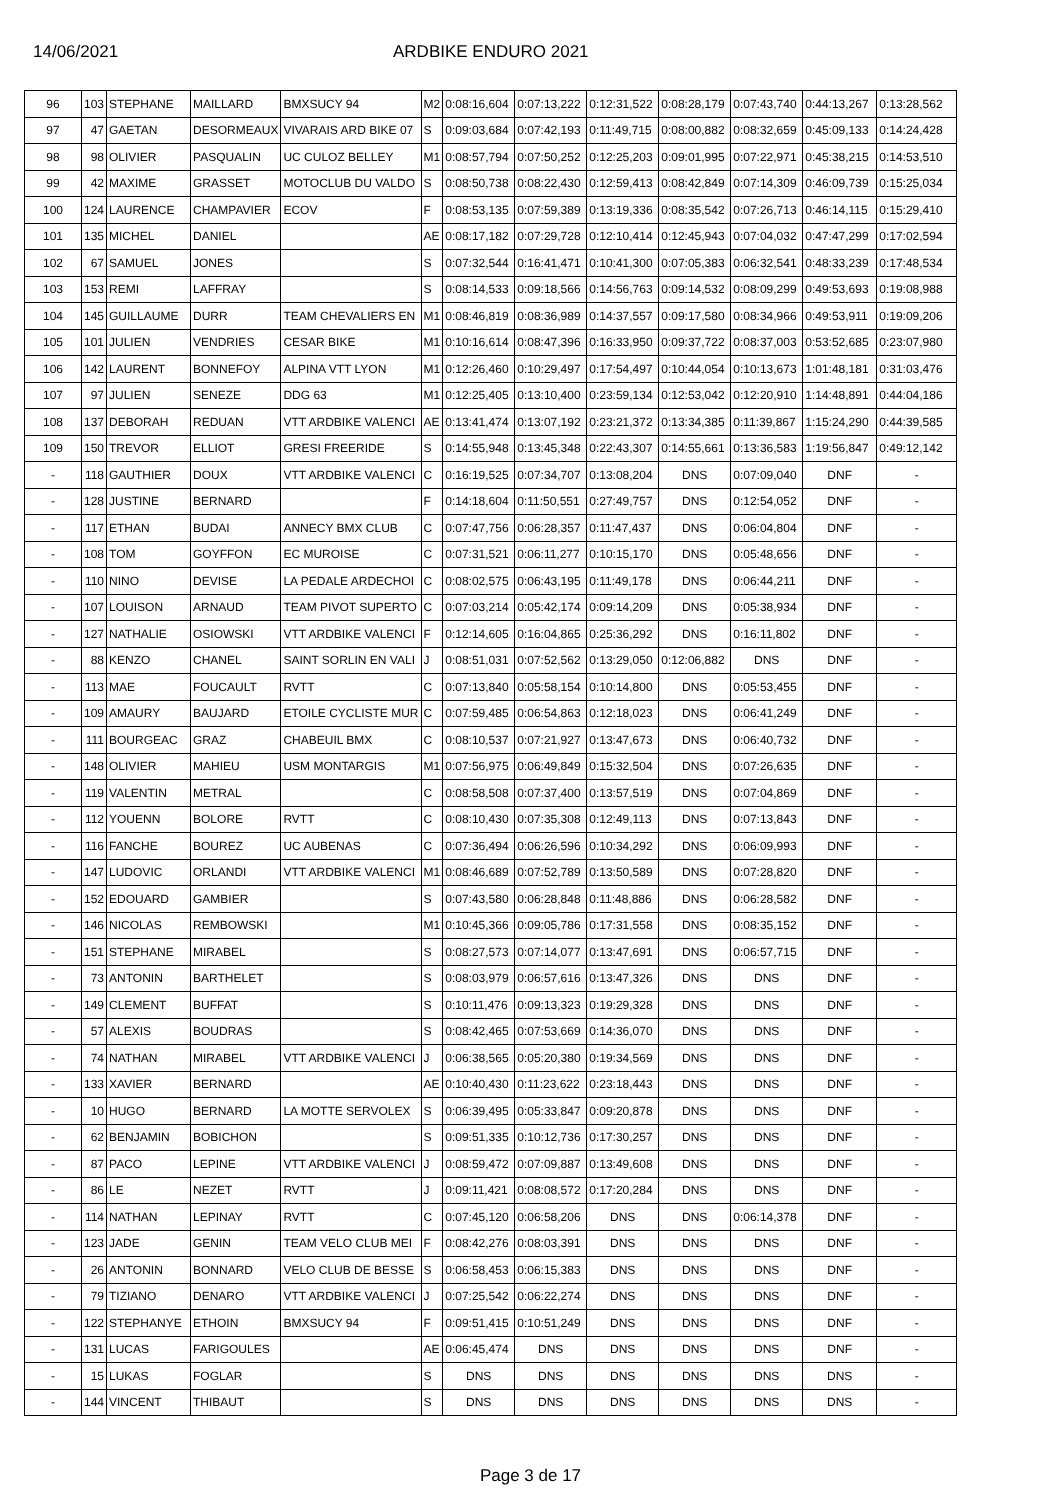14/06/2021 ARDBIKE ENDURO 2021
| 96 | 103 | STEPHANE | MAILLARD | BMXSUCY 94 | M2 | 0:08:16,604 | 0:07:13,222 | 0:12:31,522 | 0:08:28,179 | 0:07:43,740 | 0:44:13,267 | 0:13:28,562 |
| 97 | 47 | GAETAN | DESORMEAUX | VIVARAIS ARD BIKE 07 | S | 0:09:03,684 | 0:07:42,193 | 0:11:49,715 | 0:08:00,882 | 0:08:32,659 | 0:45:09,133 | 0:14:24,428 |
| 98 | 98 | OLIVIER | PASQUALIN | UC CULOZ BELLEY | M1 | 0:08:57,794 | 0:07:50,252 | 0:12:25,203 | 0:09:01,995 | 0:07:22,971 | 0:45:38,215 | 0:14:53,510 |
| 99 | 42 | MAXIME | GRASSET | MOTOCLUB DU VALDO | S | 0:08:50,738 | 0:08:22,430 | 0:12:59,413 | 0:08:42,849 | 0:07:14,309 | 0:46:09,739 | 0:15:25,034 |
| 100 | 124 | LAURENCE | CHAMPAVIER | ECOV | F | 0:08:53,135 | 0:07:59,389 | 0:13:19,336 | 0:08:35,542 | 0:07:26,713 | 0:46:14,115 | 0:15:29,410 |
| 101 | 135 | MICHEL | DANIEL | | AE | 0:08:17,182 | 0:07:29,728 | 0:12:10,414 | 0:12:45,943 | 0:07:04,032 | 0:47:47,299 | 0:17:02,594 |
| 102 | 67 | SAMUEL | JONES | | S | 0:07:32,544 | 0:16:41,471 | 0:10:41,300 | 0:07:05,383 | 0:06:32,541 | 0:48:33,239 | 0:17:48,534 |
| 103 | 153 | REMI | LAFFRAY | | S | 0:08:14,533 | 0:09:18,566 | 0:14:56,763 | 0:09:14,532 | 0:08:09,299 | 0:49:53,693 | 0:19:08,988 |
| 104 | 145 | GUILLAUME | DURR | TEAM CHEVALIERS EN | M1 | 0:08:46,819 | 0:08:36,989 | 0:14:37,557 | 0:09:17,580 | 0:08:34,966 | 0:49:53,911 | 0:19:09,206 |
| 105 | 101 | JULIEN | VENDRIES | CESAR BIKE | M1 | 0:10:16,614 | 0:08:47,396 | 0:16:33,950 | 0:09:37,722 | 0:08:37,003 | 0:53:52,685 | 0:23:07,980 |
| 106 | 142 | LAURENT | BONNEFOY | ALPINA VTT LYON | M1 | 0:12:26,460 | 0:10:29,497 | 0:17:54,497 | 0:10:44,054 | 0:10:13,673 | 1:01:48,181 | 0:31:03,476 |
| 107 | 97 | JULIEN | SENEZE | DDG 63 | M1 | 0:12:25,405 | 0:13:10,400 | 0:23:59,134 | 0:12:53,042 | 0:12:20,910 | 1:14:48,891 | 0:44:04,186 |
| 108 | 137 | DEBORAH | REDUAN | VTT ARDBIKE VALENCI | AE | 0:13:41,474 | 0:13:07,192 | 0:23:21,372 | 0:13:34,385 | 0:11:39,867 | 1:15:24,290 | 0:44:39,585 |
| 109 | 150 | TREVOR | ELLIOT | GRESI FREERIDE | S | 0:14:55,948 | 0:13:45,348 | 0:22:43,307 | 0:14:55,661 | 0:13:36,583 | 1:19:56,847 | 0:49:12,142 |
| - | 118 | GAUTHIER | DOUX | VTT ARDBIKE VALENCI | C | 0:16:19,525 | 0:07:34,707 | 0:13:08,204 | DNS | 0:07:09,040 | DNF | - |
| - | 128 | JUSTINE | BERNARD | | F | 0:14:18,604 | 0:11:50,551 | 0:27:49,757 | DNS | 0:12:54,052 | DNF | - |
| - | 117 | ETHAN | BUDAI | ANNECY BMX CLUB | C | 0:07:47,756 | 0:06:28,357 | 0:11:47,437 | DNS | 0:06:04,804 | DNF | - |
| - | 108 | TOM | GOYFFON | EC MUROISE | C | 0:07:31,521 | 0:06:11,277 | 0:10:15,170 | DNS | 0:05:48,656 | DNF | - |
| - | 110 | NINO | DEVISE | LA PEDALE ARDECHOI | C | 0:08:02,575 | 0:06:43,195 | 0:11:49,178 | DNS | 0:06:44,211 | DNF | - |
| - | 107 | LOUISON | ARNAUD | TEAM PIVOT SUPERTO | C | 0:07:03,214 | 0:05:42,174 | 0:09:14,209 | DNS | 0:05:38,934 | DNF | - |
| - | 127 | NATHALIE | OSIOWSKI | VTT ARDBIKE VALENCI | F | 0:12:14,605 | 0:16:04,865 | 0:25:36,292 | DNS | 0:16:11,802 | DNF | - |
| - | 88 | KENZO | CHANEL | SAINT SORLIN EN VALI | J | 0:08:51,031 | 0:07:52,562 | 0:13:29,050 | 0:12:06,882 | DNS | DNF | - |
| - | 113 | MAE | FOUCAULT | RVTT | C | 0:07:13,840 | 0:05:58,154 | 0:10:14,800 | DNS | 0:05:53,455 | DNF | - |
| - | 109 | AMAURY | BAUJARD | ETOILE CYCLISTE MUR | C | 0:07:59,485 | 0:06:54,863 | 0:12:18,023 | DNS | 0:06:41,249 | DNF | - |
| - | 111 | BOURGEAC | GRAZ | CHABEUIL BMX | C | 0:08:10,537 | 0:07:21,927 | 0:13:47,673 | DNS | 0:06:40,732 | DNF | - |
| - | 148 | OLIVIER | MAHIEU | USM MONTARGIS | M1 | 0:07:56,975 | 0:06:49,849 | 0:15:32,504 | DNS | 0:07:26,635 | DNF | - |
| - | 119 | VALENTIN | METRAL | | C | 0:08:58,508 | 0:07:37,400 | 0:13:57,519 | DNS | 0:07:04,869 | DNF | - |
| - | 112 | YOUENN | BOLORE | RVTT | C | 0:08:10,430 | 0:07:35,308 | 0:12:49,113 | DNS | 0:07:13,843 | DNF | - |
| - | 116 | FANCHE | BOUREZ | UC AUBENAS | C | 0:07:36,494 | 0:06:26,596 | 0:10:34,292 | DNS | 0:06:09,993 | DNF | - |
| - | 147 | LUDOVIC | ORLANDI | VTT ARDBIKE VALENCI | M1 | 0:08:46,689 | 0:07:52,789 | 0:13:50,589 | DNS | 0:07:28,820 | DNF | - |
| - | 152 | EDOUARD | GAMBIER | | S | 0:07:43,580 | 0:06:28,848 | 0:11:48,886 | DNS | 0:06:28,582 | DNF | - |
| - | 146 | NICOLAS | REMBOWSKI | | M1 | 0:10:45,366 | 0:09:05,786 | 0:17:31,558 | DNS | 0:08:35,152 | DNF | - |
| - | 151 | STEPHANE | MIRABEL | | S | 0:08:27,573 | 0:07:14,077 | 0:13:47,691 | DNS | 0:06:57,715 | DNF | - |
| - | 73 | ANTONIN | BARTHELET | | S | 0:08:03,979 | 0:06:57,616 | 0:13:47,326 | DNS | DNS | DNF | - |
| - | 149 | CLEMENT | BUFFAT | | S | 0:10:11,476 | 0:09:13,323 | 0:19:29,328 | DNS | DNS | DNF | - |
| - | 57 | ALEXIS | BOUDRAS | | S | 0:08:42,465 | 0:07:53,669 | 0:14:36,070 | DNS | DNS | DNF | - |
| - | 74 | NATHAN | MIRABEL | VTT ARDBIKE VALENCI | J | 0:06:38,565 | 0:05:20,380 | 0:19:34,569 | DNS | DNS | DNF | - |
| - | 133 | XAVIER | BERNARD | | AE | 0:10:40,430 | 0:11:23,622 | 0:23:18,443 | DNS | DNS | DNF | - |
| - | 10 | HUGO | BERNARD | LA MOTTE SERVOLEX | S | 0:06:39,495 | 0:05:33,847 | 0:09:20,878 | DNS | DNS | DNF | - |
| - | 62 | BENJAMIN | BOBICHON | | S | 0:09:51,335 | 0:10:12,736 | 0:17:30,257 | DNS | DNS | DNF | - |
| - | 87 | PACO | LEPINE | VTT ARDBIKE VALENCI | J | 0:08:59,472 | 0:07:09,887 | 0:13:49,608 | DNS | DNS | DNF | - |
| - | 86 | LE | NEZET | RVTT | J | 0:09:11,421 | 0:08:08,572 | 0:17:20,284 | DNS | DNS | DNF | - |
| - | 114 | NATHAN | LEPINAY | RVTT | C | 0:07:45,120 | 0:06:58,206 | DNS | DNS | 0:06:14,378 | DNF | - |
| - | 123 | JADE | GENIN | TEAM VELO CLUB MEI | F | 0:08:42,276 | 0:08:03,391 | DNS | DNS | DNS | DNF | - |
| - | 26 | ANTONIN | BONNARD | VELO CLUB DE BESSE | S | 0:06:58,453 | 0:06:15,383 | DNS | DNS | DNS | DNF | - |
| - | 79 | TIZIANO | DENARO | VTT ARDBIKE VALENCI | J | 0:07:25,542 | 0:06:22,274 | DNS | DNS | DNS | DNF | - |
| - | 122 | STEPHANYE | ETHOIN | BMXSUCY 94 | F | 0:09:51,415 | 0:10:51,249 | DNS | DNS | DNS | DNF | - |
| - | 131 | LUCAS | FARIGOULES | | AE | 0:06:45,474 | DNS | DNS | DNS | DNS | DNF | - |
| - | 15 | LUKAS | FOGLAR | | S | DNS | DNS | DNS | DNS | DNS | DNS | - |
| - | 144 | VINCENT | THIBAUT | | S | DNS | DNS | DNS | DNS | DNS | DNS | - |
Page 3 de 17